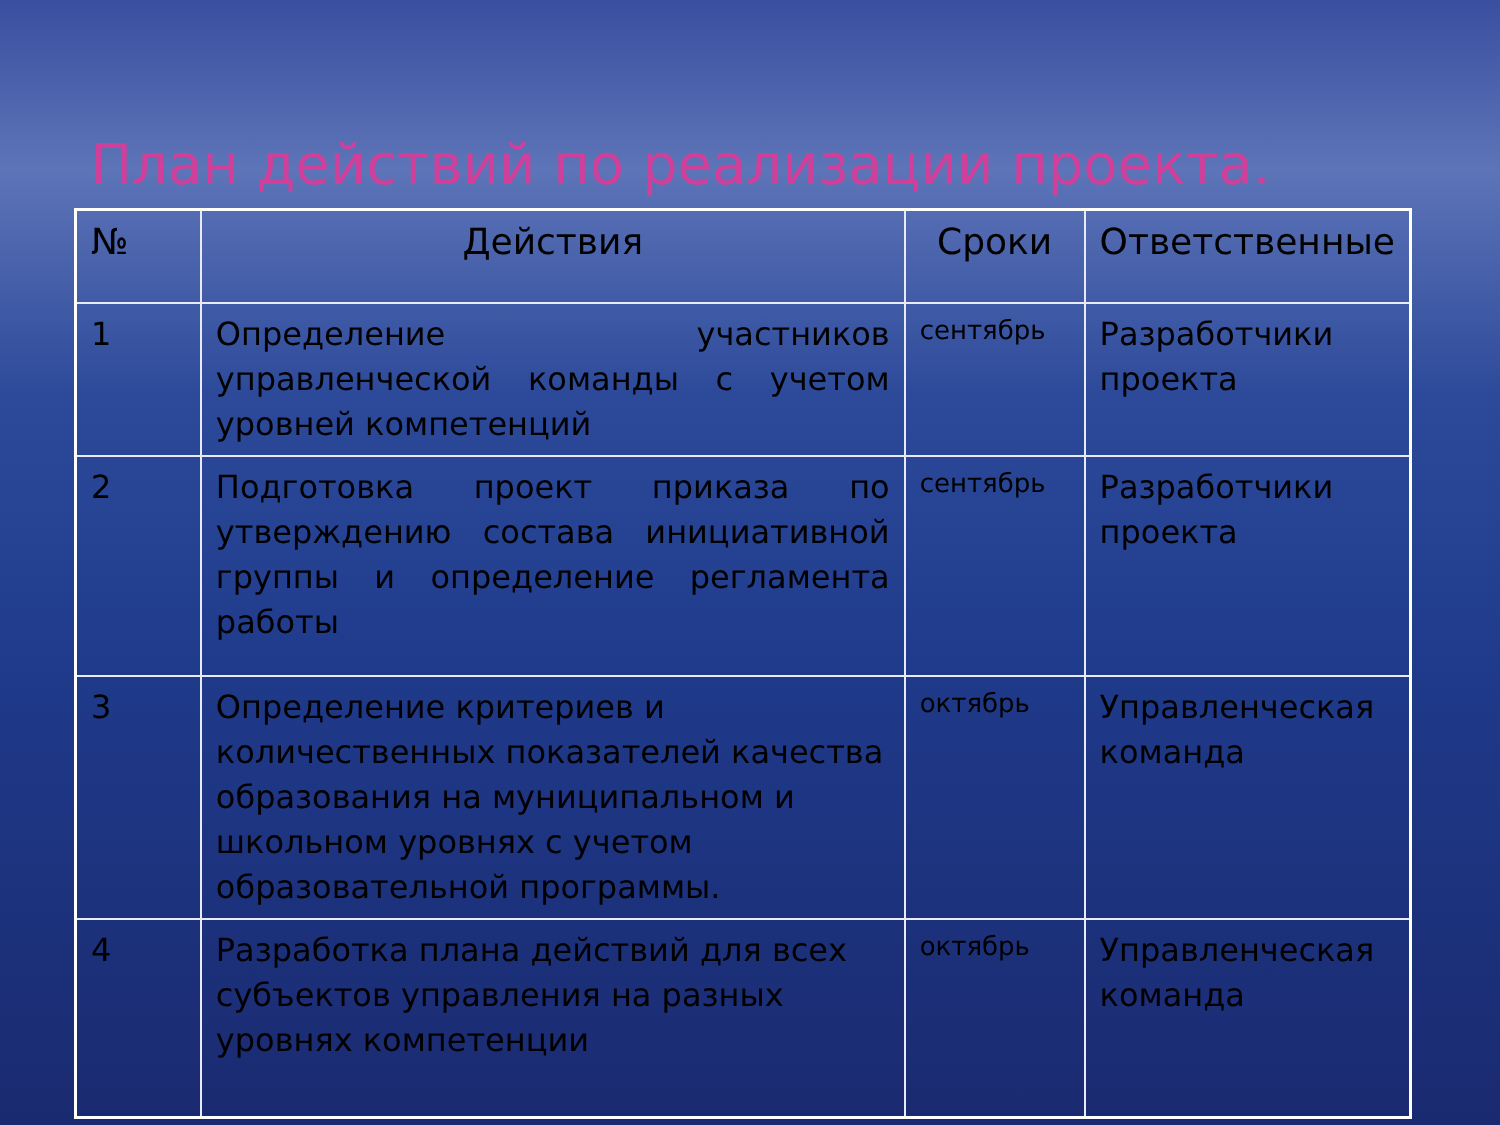План действий по реализации проекта.
| № | Действия | Сроки | Ответственные |
| --- | --- | --- | --- |
| 1 | Определение участников управленческой команды с учетом уровней компетенций | сентябрь | Разработчики проекта |
| 2 | Подготовка проект приказа по утверждению состава инициативной группы и определение регламента работы | сентябрь | Разработчики проекта |
| 3 | Определение критериев и количественных показателей качества образования на муниципальном и школьном уровнях с учетом образовательной программы. | октябрь | Управленческая команда |
| 4 | Разработка плана действий для всех субъектов управления на разных уровнях компетенции | октябрь | Управленческая команда |